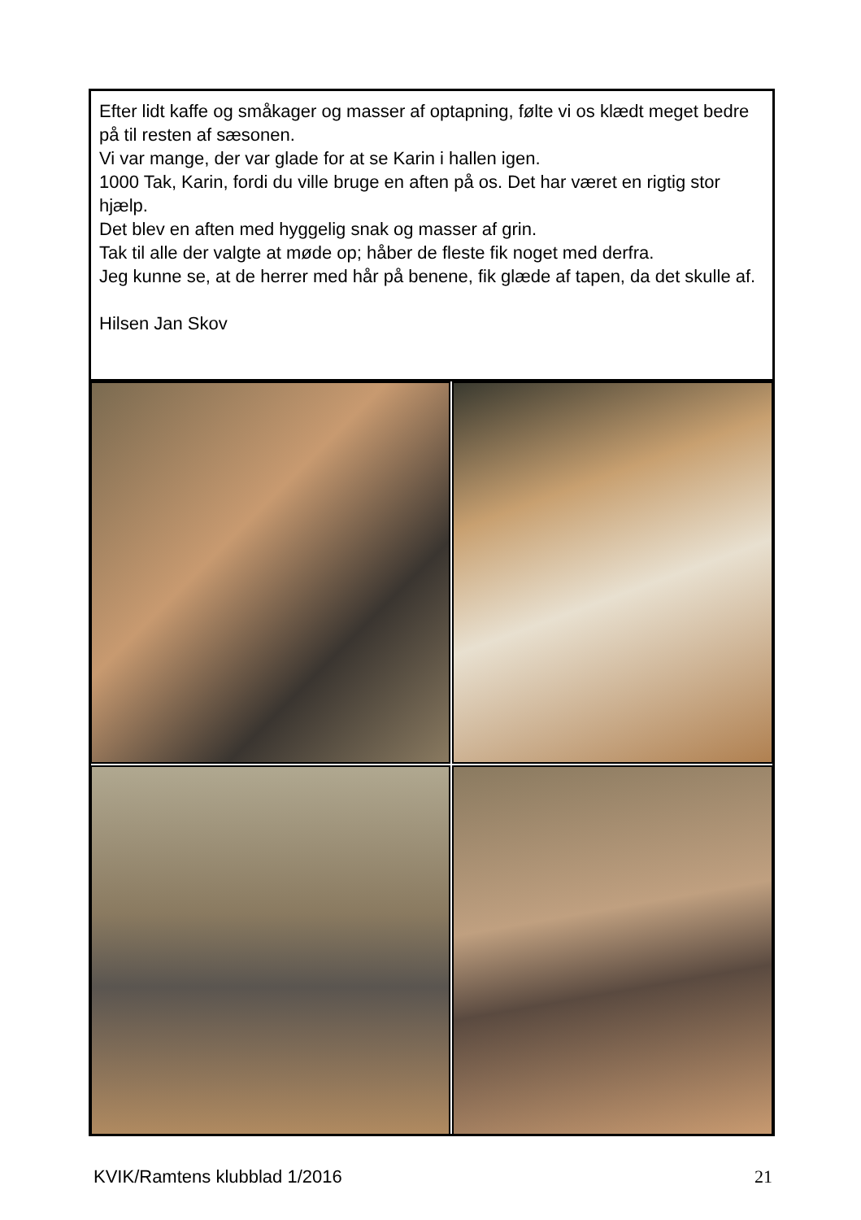Efter lidt kaffe og småkager og masser af optapning, følte vi os klædt meget bedre på til resten af sæsonen.
Vi var mange, der var glade for at se Karin i hallen igen.
1000 Tak, Karin, fordi du ville bruge en aften på os. Det har været en rigtig stor hjælp.
Det blev en aften med hyggelig snak og masser af grin.
Tak til alle der valgte at møde op; håber de fleste fik noget med derfra.
Jeg kunne se, at de herrer med hår på benene, fik glæde af tapen, da det skulle af.
Hilsen Jan Skov
KVIK/Ramtens klubblad 1/2016 21